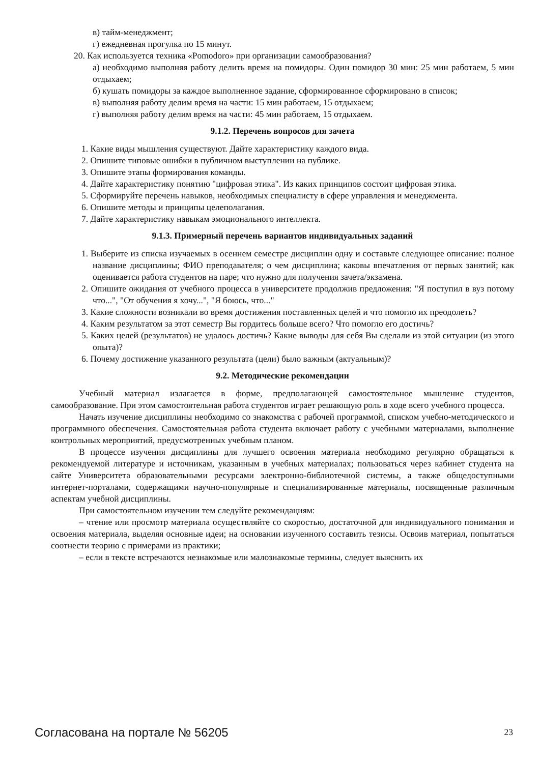в) тайм-менеджмент;
г) ежедневная прогулка по 15 минут.
20. Как используется техника «Pomodoro» при организации самообразования?
а) необходимо выполняя работу делить время на помидоры. Один помидор 30 мин: 25 мин работаем, 5 мин отдыхаем;
б) кушать помидоры за каждое выполненное задание, сформированное сформировано в список;
в) выполняя работу делим время на части: 15 мин работаем, 15 отдыхаем;
г) выполняя работу делим время на части: 45 мин работаем, 15 отдыхаем.
9.1.2. Перечень вопросов для зачета
1. Какие виды мышления существуют. Дайте характеристику каждого вида.
2. Опишите типовые ошибки в публичном выступлении на публике.
3. Опишите этапы формирования команды.
4. Дайте характеристику понятию "цифровая этика". Из каких принципов состоит цифровая этика.
5. Сформируйте перечень навыков, необходимых специалисту в сфере управления и менеджмента.
6. Опишите методы и принципы целеполагания.
7. Дайте характеристику навыкам эмоционального интеллекта.
9.1.3. Примерный перечень вариантов индивидуальных заданий
1. Выберите из списка изучаемых в осеннем семестре дисциплин одну и составьте следующее описание: полное название дисциплины; ФИО преподавателя; о чем дисциплина; каковы впечатления от первых занятий; как оценивается работа студентов на паре; что нужно для получения зачета/экзамена.
2. Опишите ожидания от учебного процесса в университете продолжив предложения: "Я поступил в вуз потому что...", "От обучения я хочу...", "Я боюсь, что..."
3. Какие сложности возникали во время достижения поставленных целей и что помогло их преодолеть?
4. Каким результатом за этот семестр Вы гордитесь больше всего? Что помогло его достичь?
5. Каких целей (результатов) не удалось достичь? Какие выводы для себя Вы сделали из этой ситуации (из этого опыта)?
6. Почему достижение указанного результата (цели) было важным (актуальным)?
9.2. Методические рекомендации
Учебный материал излагается в форме, предполагающей самостоятельное мышление студентов, самообразование. При этом самостоятельная работа студентов играет решающую роль в ходе всего учебного процесса.
Начать изучение дисциплины необходимо со знакомства с рабочей программой, списком учебно-методического и программного обеспечения. Самостоятельная работа студента включает работу с учебными материалами, выполнение контрольных мероприятий, предусмотренных учебным планом.
В процессе изучения дисциплины для лучшего освоения материала необходимо регулярно обращаться к рекомендуемой литературе и источникам, указанным в учебных материалах; пользоваться через кабинет студента на сайте Университета образовательными ресурсами электронно-библиотечной системы, а также общедоступными интернет-порталами, содержащими научно-популярные и специализированные материалы, посвященные различным аспектам учебной дисциплины.
При самостоятельном изучении тем следуйте рекомендациям:
– чтение или просмотр материала осуществляйте со скоростью, достаточной для индивидуального понимания и освоения материала, выделяя основные идеи; на основании изученного составить тезисы. Освоив материал, попытаться соотнести теорию с примерами из практики;
– если в тексте встречаются незнакомые или малознакомые термины, следует выяснить их
Согласована на портале № 56205 23